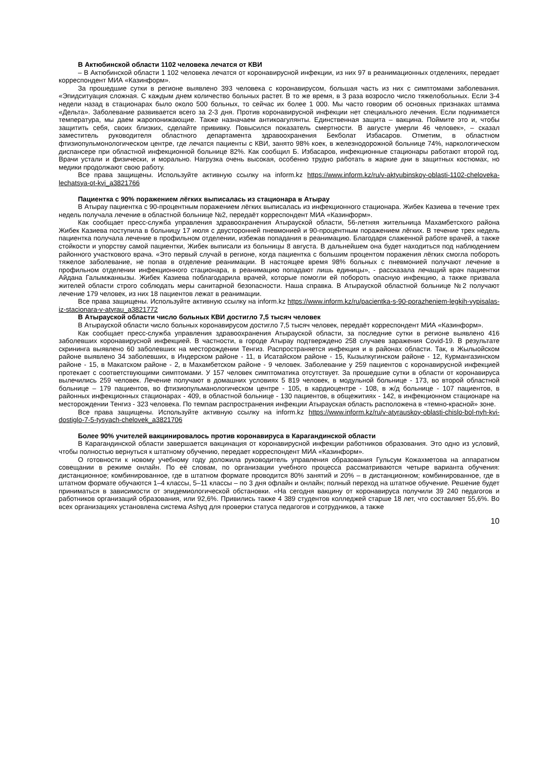В Актюбинской области 1102 человека лечатся от КВИ
– В Актюбинской области 1 102 человека лечатся от коронавирусной инфекции, из них 97 в реанимационных отделениях, передает корреспондент МИА «Казинформ».
За прошедшие сутки в регионе выявлено 393 человека с коронавирусом, большая часть из них с симптомами заболевания. «Эпидситуация сложная. С каждым днем количество больных растет. В то же время, в 3 раза возросло число тяжелобольных. Если 3-4 недели назад в стационарах было около 500 больных, то сейчас их более 1 000. Мы часто говорим об основных признаках штамма «Дельта». Заболевание развивается всего за 2-3 дня. Против коронавирусной инфекции нет специального лечения. Если поднимается температура, мы даем жаропонижающие. Также назначаем антикоагулянты. Единственная защита – вакцина. Поймите это и, чтобы защитить себя, своих близких, сделайте прививку. Повысился показатель смертности. В августе умерли 46 человек», – сказал заместитель руководителя областного департамента здравоохранения Бекболат Избасаров. Отметим, в областном фтизиопульмонологическом центре, где лечатся пациенты с КВИ, занято 98% коек, в железнодорожной больнице 74%, наркологическом диспансере при областной инфекционной больнице 82%. Как сообщил Б. Избасаров, инфекционные стационары работают второй год. Врачи устали и физически, и морально. Нагрузка очень высокая, особенно трудно работать в жаркие дни в защитных костюмах, но медики продолжают свою работу.
Все права защищены. Используйте активную ссылку на inform.kz https://www.inform.kz/ru/v-aktyubinskoy-oblasti-1102-cheloveka-lechatsya-ot-kvi_a3821766
Пациентка с 90% поражением лёгких выписалась из стационара в Атырау
В Атырау пациентка с 90-процентным поражением лёгких выписалась из инфекционного стационара. Жибек Казиева в течение трех недель получала лечение в областной больнице №2, передаёт корреспондент МИА «Казинформ».
Как сообщает пресс-служба управления здравоохранения Атырауской области, 56-летняя жительница Махамбетского района Жибек Казиева поступила в больницу 17 июля с двусторонней пневмонией и 90-процентным поражением лёгких. В течение трех недель пациентка получала лечение в профильном отделении, избежав попадания в реанимацию. Благодаря слаженной работе врачей, а также стойкости и упорству самой пациентки, Жибек выписали из больницы 8 августа. В дальнейшем она будет находиться под наблюдением районного участкового врача. «Это первый случай в регионе, когда пациентка с большим процентом поражения лёгких смогла побороть тяжелое заболевание, не попав в отделение реанимации. В настоящее время 98% больных с пневмонией получают лечение в профильном отделении инфекционного стационара, в реанимацию попадают лишь единицы», - рассказала лечащий врач пациентки Айдана Галымжанкызы. Жибек Казиева поблагодарила врачей, которые помогли ей побороть опасную инфекцию, а также призвала жителей области строго соблюдать меры санитарной безопасности. Наша справка. В Атырауской областной больнице №2 получают лечение 179 человек, из них 18 пациентов лежат в реанимации.
Все права защищены. Используйте активную ссылку на inform.kz https://www.inform.kz/ru/pacientka-s-90-porazheniem-legkih-vypisalas-iz-stacionara-v-atyrau_a3821772
В Атырауской области число больных КВИ достигло 7,5 тысяч человек
В Атырауской области число больных коронавирусом достигло 7,5 тысяч человек, передаёт корреспондент МИА «Казинформ».
Как сообщает пресс-служба управления здравоохранения Атырауской области, за последние сутки в регионе выявлено 416 заболевших коронавирусной инфекцией. В частности, в городе Атырау подтверждено 258 случаев заражения Covid-19. В результате скрининга выявлено 60 заболевших на месторождении Тенгиз. Распространяется инфекция и в районах области. Так, в Жылыойском районе выявлено 34 заболевших, в Индерском районе - 11, в Исатайском районе - 15, Кызылкугинском районе - 12, Курмангазинском районе - 15, в Макатском районе - 2, в Махамбетском районе - 9 человек. Заболевание у 259 пациентов с коронавирусной инфекцией протекает с соответствующими симптомами. У 157 человек симптоматика отсутствует. За прошедшие сутки в области от коронавируса вылечились 259 человек. Лечение получают в домашних условиях 5 819 человек, в модульной больнице - 173, во второй областной больнице – 179 пациентов, во фтизиопульманологическом центре - 105, в кардиоцентре - 108, в ж/д больнице - 107 пациентов, в районных инфекционных стационарах - 409, в областной больнице - 130 пациентов, в общежитиях - 142, в инфекционном стационаре на месторождении Тенгиз - 323 человека. По темпам распространения инфекции Атырауская область расположена в «темно-красной» зоне.
Все права защищены. Используйте активную ссылку на inform.kz https://www.inform.kz/ru/v-atyrauskoy-oblasti-chislo-bol-nyh-kvi-dostiglo-7-5-tysyach-chelovek_a3821706
Более 90% учителей вакцинировалось против коронавируса в Карагандинской области
В Карагандинской области завершается вакцинация от коронавирусной инфекции работников образования. Это одно из условий, чтобы полностью вернуться к штатному обучению, передает корреспондент МИА «Казинформ».
О готовности к новому учебному году доложила руководитель управления образования Гульсум Кожахметова на аппаратном совещании в режиме онлайн. По её словам, по организации учебного процесса рассматриваются четыре варианта обучения: дистанционное; комбинированное, где в штатном формате проводится 80% занятий и 20% – в дистанционном; комбинированное, где в штатном формате обучаются 1–4 классы, 5–11 классы – по 3 дня офлайн и онлайн; полный переход на штатное обучение. Решение будет приниматься в зависимости от эпидемиологической обстановки. «На сегодня вакцину от коронавируса получили 39 240 педагогов и работников организаций образования, или 92,6%. Привились также 4 389 студентов колледжей старше 18 лет, что составляет 55,6%. Во всех организациях установлена система Ashyq для проверки статуса педагогов и сотрудников, а также
10